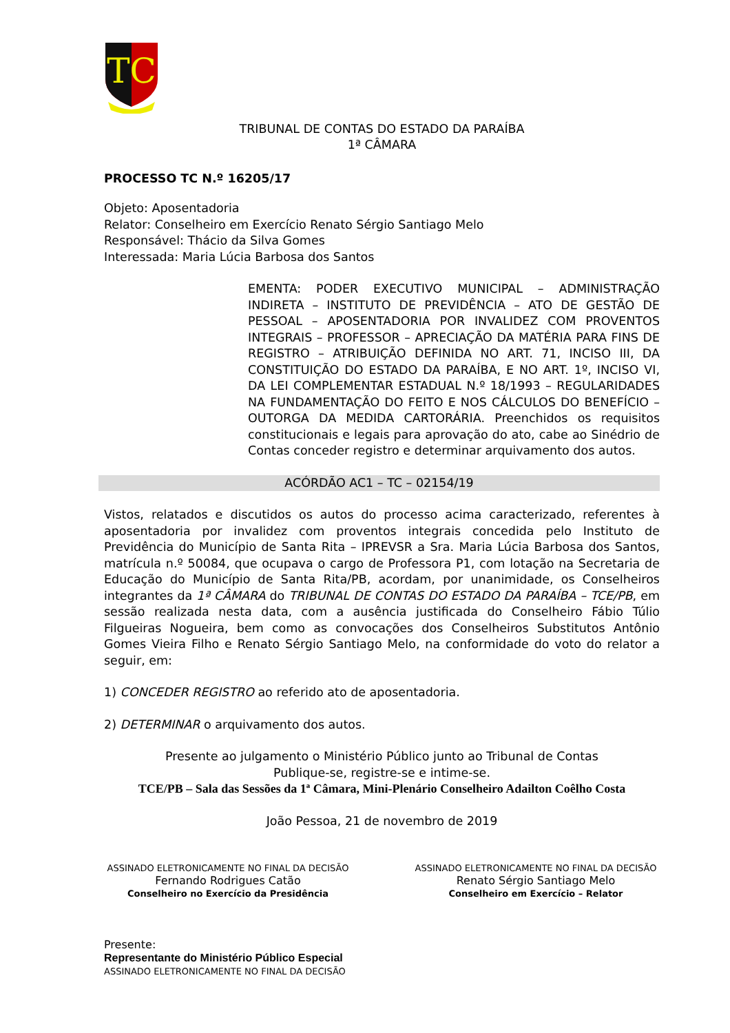TC
TRIBUNAL DE CONTAS DO ESTADO DA PARAÍBA
1ª CÂMARA
PROCESSO TC N.º 16205/17
Objeto: Aposentadoria
Relator: Conselheiro em Exercício Renato Sérgio Santiago Melo
Responsável: Thácio da Silva Gomes
Interessada: Maria Lúcia Barbosa dos Santos
EMENTA: PODER EXECUTIVO MUNICIPAL – ADMINISTRAÇÃO INDIRETA – INSTITUTO DE PREVIDÊNCIA – ATO DE GESTÃO DE PESSOAL – APOSENTADORIA POR INVALIDEZ COM PROVENTOS INTEGRAIS – PROFESSOR – APRECIAÇÃO DA MATÉRIA PARA FINS DE REGISTRO – ATRIBUIÇÃO DEFINIDA NO ART. 71, INCISO III, DA CONSTITUIÇÃO DO ESTADO DA PARAÍBA, E NO ART. 1º, INCISO VI, DA LEI COMPLEMENTAR ESTADUAL N.º 18/1993 – REGULARIDADES NA FUNDAMENTAÇÃO DO FEITO E NOS CÁLCULOS DO BENEFÍCIO – OUTORGA DA MEDIDA CARTORÁRIA. Preenchidos os requisitos constitucionais e legais para aprovação do ato, cabe ao Sinédrio de Contas conceder registro e determinar arquivamento dos autos.
ACÓRDÃO AC1 – TC – 02154/19
Vistos, relatados e discutidos os autos do processo acima caracterizado, referentes à aposentadoria por invalidez com proventos integrais concedida pelo Instituto de Previdência do Município de Santa Rita – IPREVSR a Sra. Maria Lúcia Barbosa dos Santos, matrícula n.º 50084, que ocupava o cargo de Professora P1, com lotação na Secretaria de Educação do Município de Santa Rita/PB, acordam, por unanimidade, os Conselheiros integrantes da 1ª CÂMARA do TRIBUNAL DE CONTAS DO ESTADO DA PARAÍBA – TCE/PB, em sessão realizada nesta data, com a ausência justificada do Conselheiro Fábio Túlio Filgueiras Nogueira, bem como as convocações dos Conselheiros Substitutos Antônio Gomes Vieira Filho e Renato Sérgio Santiago Melo, na conformidade do voto do relator a seguir, em:
1) CONCEDER REGISTRO ao referido ato de aposentadoria.
2) DETERMINAR o arquivamento dos autos.
Presente ao julgamento o Ministério Público junto ao Tribunal de Contas
Publique-se, registre-se e intime-se.
TCE/PB – Sala das Sessões da 1ª Câmara, Mini-Plenário Conselheiro Adailton Coêlho Costa
João Pessoa, 21 de novembro de 2019
ASSINADO ELETRONICAMENTE NO FINAL DA DECISÃO
Fernando Rodrigues Catão
Conselheiro no Exercício da Presidência
ASSINADO ELETRONICAMENTE NO FINAL DA DECISÃO
Renato Sérgio Santiago Melo
Conselheiro em Exercício – Relator
Presente:
Representante do Ministério Público Especial
ASSINADO ELETRONICAMENTE NO FINAL DA DECISÃO